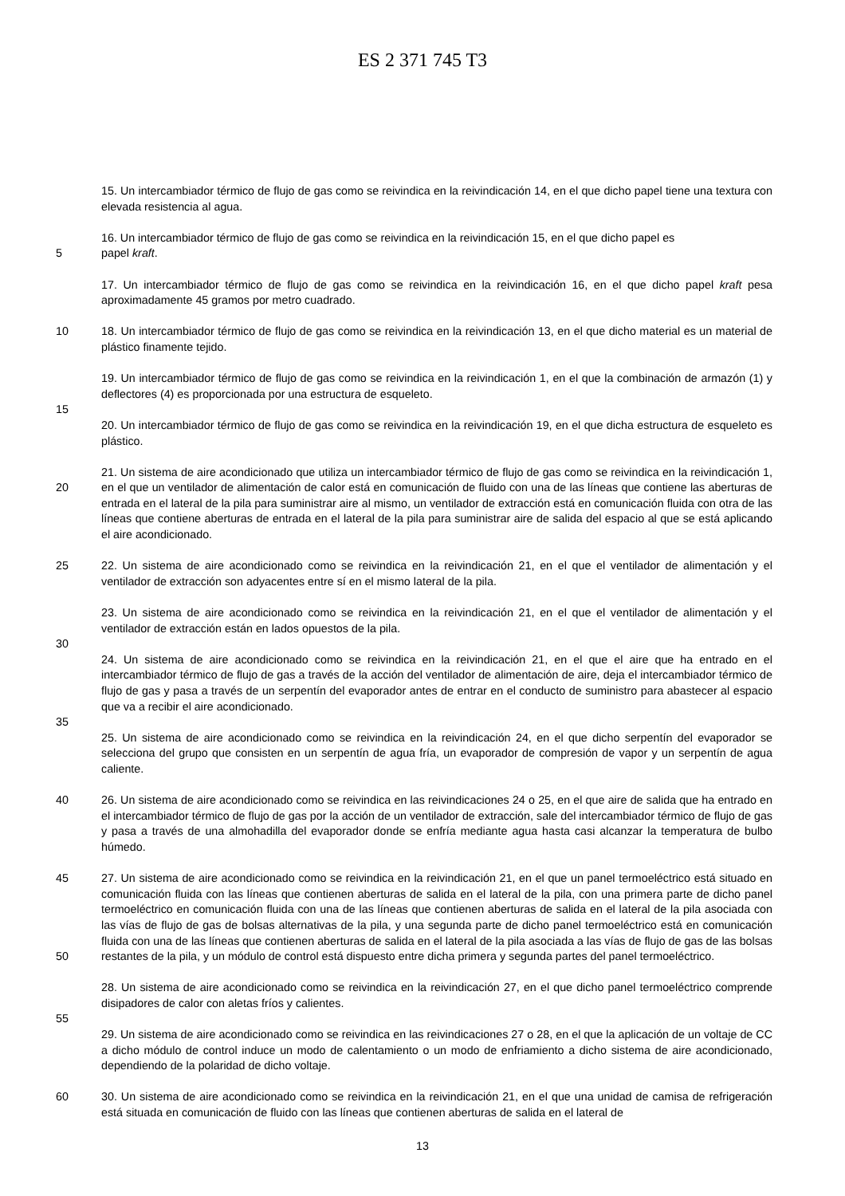ES 2 371 745 T3
15. Un intercambiador térmico de flujo de gas como se reivindica en la reivindicación 14, en el que dicho papel tiene una textura con elevada resistencia al agua.
16. Un intercambiador térmico de flujo de gas como se reivindica en la reivindicación 15, en el que dicho papel es
5 papel kraft.
17. Un intercambiador térmico de flujo de gas como se reivindica en la reivindicación 16, en el que dicho papel kraft pesa aproximadamente 45 gramos por metro cuadrado.
10 18. Un intercambiador térmico de flujo de gas como se reivindica en la reivindicación 13, en el que dicho material es un material de plástico finamente tejido.
19. Un intercambiador térmico de flujo de gas como se reivindica en la reivindicación 1, en el que la combinación de armazón (1) y deflectores (4) es proporcionada por una estructura de esqueleto.
15
20. Un intercambiador térmico de flujo de gas como se reivindica en la reivindicación 19, en el que dicha estructura de esqueleto es plástico.
20 21. Un sistema de aire acondicionado que utiliza un intercambiador térmico de flujo de gas como se reivindica en la reivindicación 1, en el que un ventilador de alimentación de calor está en comunicación de fluido con una de las líneas que contiene las aberturas de entrada en el lateral de la pila para suministrar aire al mismo, un ventilador de extracción está en comunicación fluida con otra de las líneas que contiene aberturas de entrada en el lateral de la pila para suministrar aire de salida del espacio al que se está aplicando el aire acondicionado.
25 22. Un sistema de aire acondicionado como se reivindica en la reivindicación 21, en el que el ventilador de alimentación y el ventilador de extracción son adyacentes entre sí en el mismo lateral de la pila.
23. Un sistema de aire acondicionado como se reivindica en la reivindicación 21, en el que el ventilador de alimentación y el ventilador de extracción están en lados opuestos de la pila.
30
24. Un sistema de aire acondicionado como se reivindica en la reivindicación 21, en el que el aire que ha entrado en el intercambiador térmico de flujo de gas a través de la acción del ventilador de alimentación de aire, deja el intercambiador térmico de flujo de gas y pasa a través de un serpentín del evaporador antes de entrar en el conducto de suministro para abastecer al espacio que va a recibir el aire acondicionado.
35
25. Un sistema de aire acondicionado como se reivindica en la reivindicación 24, en el que dicho serpentín del evaporador se selecciona del grupo que consisten en un serpentín de agua fría, un evaporador de compresión de vapor y un serpentín de agua caliente.
40 26. Un sistema de aire acondicionado como se reivindica en las reivindicaciones 24 o 25, en el que aire de salida que ha entrado en el intercambiador térmico de flujo de gas por la acción de un ventilador de extracción, sale del intercambiador térmico de flujo de gas y pasa a través de una almohadilla del evaporador donde se enfría mediante agua hasta casi alcanzar la temperatura de bulbo húmedo.
45
50
27. Un sistema de aire acondicionado como se reivindica en la reivindicación 21, en el que un panel termoeléctrico está situado en comunicación fluida con las líneas que contienen aberturas de salida en el lateral de la pila, con una primera parte de dicho panel termoeléctrico en comunicación fluida con una de las líneas que contienen aberturas de salida en el lateral de la pila asociada con las vías de flujo de gas de bolsas alternativas de la pila, y una segunda parte de dicho panel termoeléctrico está en comunicación fluida con una de las líneas que contienen aberturas de salida en el lateral de la pila asociada a las vías de flujo de gas de las bolsas restantes de la pila, y un módulo de control está dispuesto entre dicha primera y segunda partes del panel termoeléctrico.
28. Un sistema de aire acondicionado como se reivindica en la reivindicación 27, en el que dicho panel termoeléctrico comprende disipadores de calor con aletas fríos y calientes.
55
29. Un sistema de aire acondicionado como se reivindica en las reivindicaciones 27 o 28, en el que la aplicación de un voltaje de CC a dicho módulo de control induce un modo de calentamiento o un modo de enfriamiento a dicho sistema de aire acondicionado, dependiendo de la polaridad de dicho voltaje.
60 30. Un sistema de aire acondicionado como se reivindica en la reivindicación 21, en el que una unidad de camisa de refrigeración está situada en comunicación de fluido con las líneas que contienen aberturas de salida en el lateral de
13